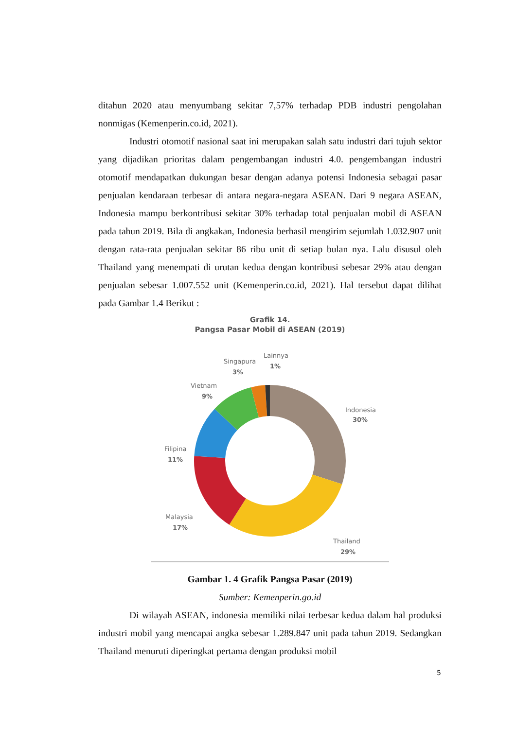ditahun 2020 atau menyumbang sekitar 7,57% terhadap PDB industri pengolahan nonmigas (Kemenperin.co.id, 2021).
Industri otomotif nasional saat ini merupakan salah satu industri dari tujuh sektor yang dijadikan prioritas dalam pengembangan industri 4.0. pengembangan industri otomotif mendapatkan dukungan besar dengan adanya potensi Indonesia sebagai pasar penjualan kendaraan terbesar di antara negara-negara ASEAN. Dari 9 negara ASEAN, Indonesia mampu berkontribusi sekitar 30% terhadap total penjualan mobil di ASEAN pada tahun 2019. Bila di angkakan, Indonesia berhasil mengirim sejumlah 1.032.907 unit dengan rata-rata penjualan sekitar 86 ribu unit di setiap bulan nya. Lalu disusul oleh Thailand yang menempati di urutan kedua dengan kontribusi sebesar 29% atau dengan penjualan sebesar 1.007.552 unit (Kemenperin.co.id, 2021). Hal tersebut dapat dilihat pada Gambar 1.4 Berikut :
Grafik 14.
Pangsa Pasar Mobil di ASEAN (2019)
Indonesia
30%
Thailand
29%
Malaysia
17%
Filipina
11%
Vietnam
9%
Singapura
3%
Lainnya
1%
Gambar 1. 4 Grafik Pangsa Pasar (2019)
Sumber: Kemenperin.go.id
Di wilayah ASEAN, indonesia memiliki nilai terbesar kedua dalam hal produksi industri mobil yang mencapai angka sebesar 1.289.847 unit pada tahun 2019. Sedangkan Thailand menuruti diperingkat pertama dengan produksi mobil
5